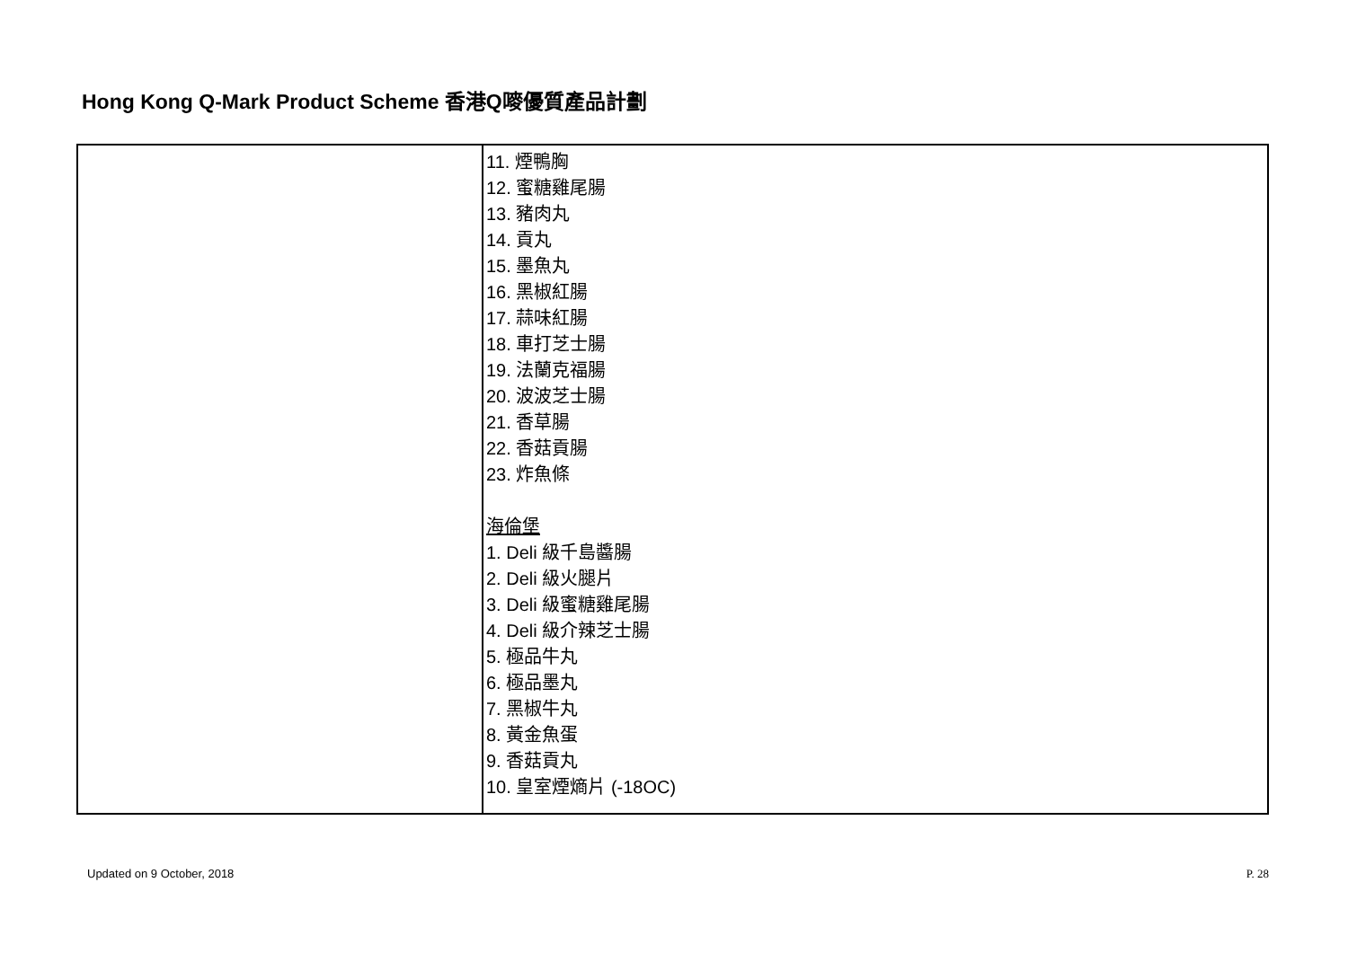Hong Kong Q-Mark Product Scheme 香港Q嘜優質產品計劃
| | 11. 煙鴨胸 12. 蜜糖雞尾腸 13. 豬肉丸 14. 貢丸 15. 墨魚丸 16. 黑椒紅腸 17. 蒜味紅腸 18. 車打芝士腸 19. 法蘭克福腸 20. 波波芝士腸 21. 香草腸 22. 香菇貢腸 23. 炸魚條 海倫堡 1. Deli 級千島醬腸 2. Deli 級火腿片 3. Deli 級蜜糖雞尾腸 4. Deli 級介辣芝士腸 5. 極品牛丸 6. 極品墨丸 7. 黑椒牛丸 8. 黃金魚蛋 9. 香菇貢丸 10. 皇室煙熵片 (-18OC) |
Updated on 9 October, 2018 P. 28